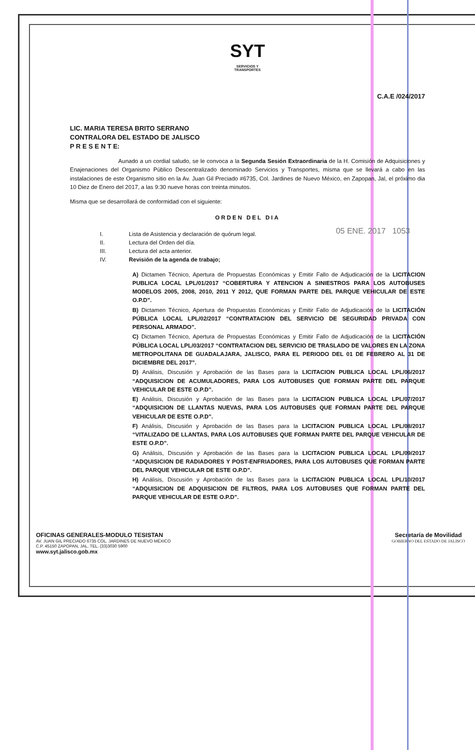SYT
SERVICIOS Y
TRANSPORTES
C.A.E /024/2017
LIC. MARIA TERESA BRITO SERRANO
CONTRALORA DEL ESTADO DE JALISCO
P R E S E N T E:
Aunado a un cordial saludo, se le convoca a la Segunda Sesión Extraordinaria de la H. Comisión de Adquisiciones y Enajenaciones del Organismo Público Descentralizado denominado Servicios y Transportes, misma que se llevará a cabo en las instalaciones de este Organismo sitio en la Av. Juan Gil Preciado #6735, Col. Jardines de Nuevo México, en Zapopan, Jal, el próximo dia 10 Diez de Enero del 2017, a las 9:30 nueve horas con treinta minutos.
Misma que se desarrollará de conformidad con el siguiente:
ORDEN DEL DIA
05 ENE. 2017 1053
I. Lista de Asistencia y declaración de quórum legal.
II. Lectura del Orden del día.
III. Lectura del acta anterior.
IV. Revisión de la agenda de trabajo;
A) Dictamen Técnico, Apertura de Propuestas Económicas y Emitir Fallo de Adjudicación de la LICITACION PUBLICA LOCAL LPL/01/2017 “COBERTURA Y ATENCION A SINIESTROS PARA LOS AUTOBUSES MODELOS 2005, 2008, 2010, 2011 Y 2012, QUE FORMAN PARTE DEL PARQUE VEHICULAR DE ESTE O.P.D”.
B) Dictamen Técnico, Apertura de Propuestas Económicas y Emitir Fallo de Adjudicación de la LICITACIÓN PÚBLICA LOCAL LPL/02/2017 “CONTRATACION DEL SERVICIO DE SEGURIDAD PRIVADA CON PERSONAL ARMADO”.
C) Dictamen Técnico, Apertura de Propuestas Económicas y Emitir Fallo de Adjudicación de la LICITACIÓN PÚBLICA LOCAL LPL/03/2017 “CONTRATACION DEL SERVICIO DE TRASLADO DE VALORES EN LA ZONA METROPOLITANA DE GUADALAJARA, JALISCO, PARA EL PERIODO DEL 01 DE FEBRERO AL 31 DE DICIEMBRE DEL 2017”.
D) Análisis, Discusión y Aprobación de las Bases para la LICITACION PUBLICA LOCAL LPL/06/2017 “ADQUISICION DE ACUMULADORES, PARA LOS AUTOBUSES QUE FORMAN PARTE DEL PARQUE VEHICULAR DE ESTE O.P.D”.
E) Análisis, Discusión y Aprobación de las Bases para la LICITACION PUBLICA LOCAL LPL/07/2017 “ADQUISICION DE LLANTAS NUEVAS, PARA LOS AUTOBUSES QUE FORMAN PARTE DEL PARQUE VEHICULAR DE ESTE O.P.D”.
F) Análisis, Discusión y Aprobación de las Bases para la LICITACION PUBLICA LOCAL LPL/08/2017 “VITALIZADO DE LLANTAS, PARA LOS AUTOBUSES QUE FORMAN PARTE DEL PARQUE VEHICULAR DE ESTE O.P.D”.
G) Análisis, Discusión y Aprobación de las Bases para la LICITACION PUBLICA LOCAL LPL/09/2017 “ADQUISICION DE RADIADORES Y POST-ENFRIADORES, PARA LOS AUTOBUSES QUE FORMAN PARTE DEL PARQUE VEHICULAR DE ESTE O.P.D”.
H) Análisis, Discusión y Aprobación de las Bases para la LICITACION PUBLICA LOCAL LPL/10/2017 “ADQUISICION DE ADQUISICION DE FILTROS, PARA LOS AUTOBUSES QUE FORMAN PARTE DEL PARQUE VEHICULAR DE ESTE O.P.D”.
OFICINAS GENERALES-MODULO TESISTAN
AV. JUAN GIL PRECIADO 6735 COL. JARDINES DE NUEVO MÉXICO
C.P. 45150 ZAPOPAN, JAL. TEL. (33)3030 5900
www.syt.jalisco.gob.mx
Secretaría de Movilidad
GOBIERNO DEL ESTADO DE JALISCO